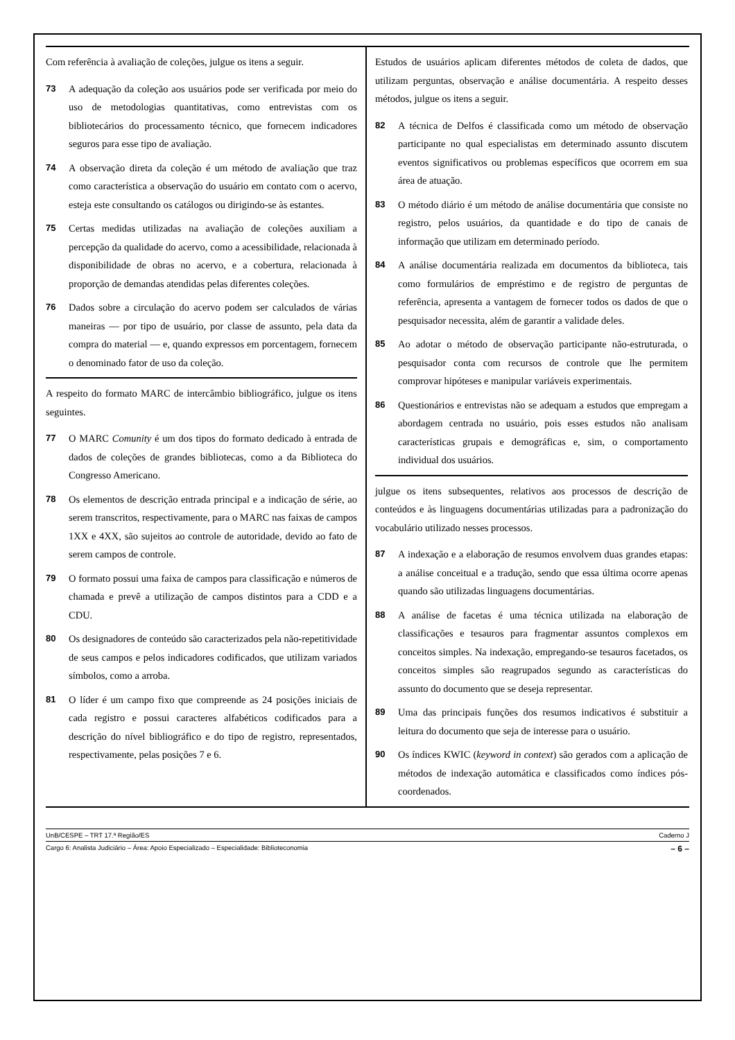Com referência à avaliação de coleções, julgue os itens a seguir.
73 A adequação da coleção aos usuários pode ser verificada por meio do uso de metodologias quantitativas, como entrevistas com os bibliotecários do processamento técnico, que fornecem indicadores seguros para esse tipo de avaliação.
74 A observação direta da coleção é um método de avaliação que traz como característica a observação do usuário em contato com o acervo, esteja este consultando os catálogos ou dirigindo-se às estantes.
75 Certas medidas utilizadas na avaliação de coleções auxiliam a percepção da qualidade do acervo, como a acessibilidade, relacionada à disponibilidade de obras no acervo, e a cobertura, relacionada à proporção de demandas atendidas pelas diferentes coleções.
76 Dados sobre a circulação do acervo podem ser calculados de várias maneiras — por tipo de usuário, por classe de assunto, pela data da compra do material — e, quando expressos em porcentagem, fornecem o denominado fator de uso da coleção.
A respeito do formato MARC de intercâmbio bibliográfico, julgue os itens seguintes.
77 O MARC Comunity é um dos tipos do formato dedicado à entrada de dados de coleções de grandes bibliotecas, como a da Biblioteca do Congresso Americano.
78 Os elementos de descrição entrada principal e a indicação de série, ao serem transcritos, respectivamente, para o MARC nas faixas de campos 1XX e 4XX, são sujeitos ao controle de autoridade, devido ao fato de serem campos de controle.
79 O formato possui uma faixa de campos para classificação e números de chamada e prevê a utilização de campos distintos para a CDD e a CDU.
80 Os designadores de conteúdo são caracterizados pela não-repetitividade de seus campos e pelos indicadores codificados, que utilizam variados símbolos, como a arroba.
81 O líder é um campo fixo que compreende as 24 posições iniciais de cada registro e possui caracteres alfabéticos codificados para a descrição do nível bibliográfico e do tipo de registro, representados, respectivamente, pelas posições 7 e 6.
Estudos de usuários aplicam diferentes métodos de coleta de dados, que utilizam perguntas, observação e análise documentária. A respeito desses métodos, julgue os itens a seguir.
82 A técnica de Delfos é classificada como um método de observação participante no qual especialistas em determinado assunto discutem eventos significativos ou problemas específicos que ocorrem em sua área de atuação.
83 O método diário é um método de análise documentária que consiste no registro, pelos usuários, da quantidade e do tipo de canais de informação que utilizam em determinado período.
84 A análise documentária realizada em documentos da biblioteca, tais como formulários de empréstimo e de registro de perguntas de referência, apresenta a vantagem de fornecer todos os dados de que o pesquisador necessita, além de garantir a validade deles.
85 Ao adotar o método de observação participante não-estruturada, o pesquisador conta com recursos de controle que lhe permitem comprovar hipóteses e manipular variáveis experimentais.
86 Questionários e entrevistas não se adequam a estudos que empregam a abordagem centrada no usuário, pois esses estudos não analisam características grupais e demográficas e, sim, o comportamento individual dos usuários.
julgue os itens subsequentes, relativos aos processos de descrição de conteúdos e às linguagens documentárias utilizadas para a padronização do vocabulário utilizado nesses processos.
87 A indexação e a elaboração de resumos envolvem duas grandes etapas: a análise conceitual e a tradução, sendo que essa última ocorre apenas quando são utilizadas linguagens documentárias.
88 A análise de facetas é uma técnica utilizada na elaboração de classificações e tesauros para fragmentar assuntos complexos em conceitos simples. Na indexação, empregando-se tesauros facetados, os conceitos simples são reagrupados segundo as características do assunto do documento que se deseja representar.
89 Uma das principais funções dos resumos indicativos é substituir a leitura do documento que seja de interesse para o usuário.
90 Os índices KWIC (keyword in context) são gerados com a aplicação de métodos de indexação automática e classificados como índices pós-coordenados.
UnB/CESPE – TRT 17.ª Região/ES Caderno J
Cargo 6: Analista Judiciário – Área: Apoio Especializado – Especialidade: Biblioteconomia – 6 –